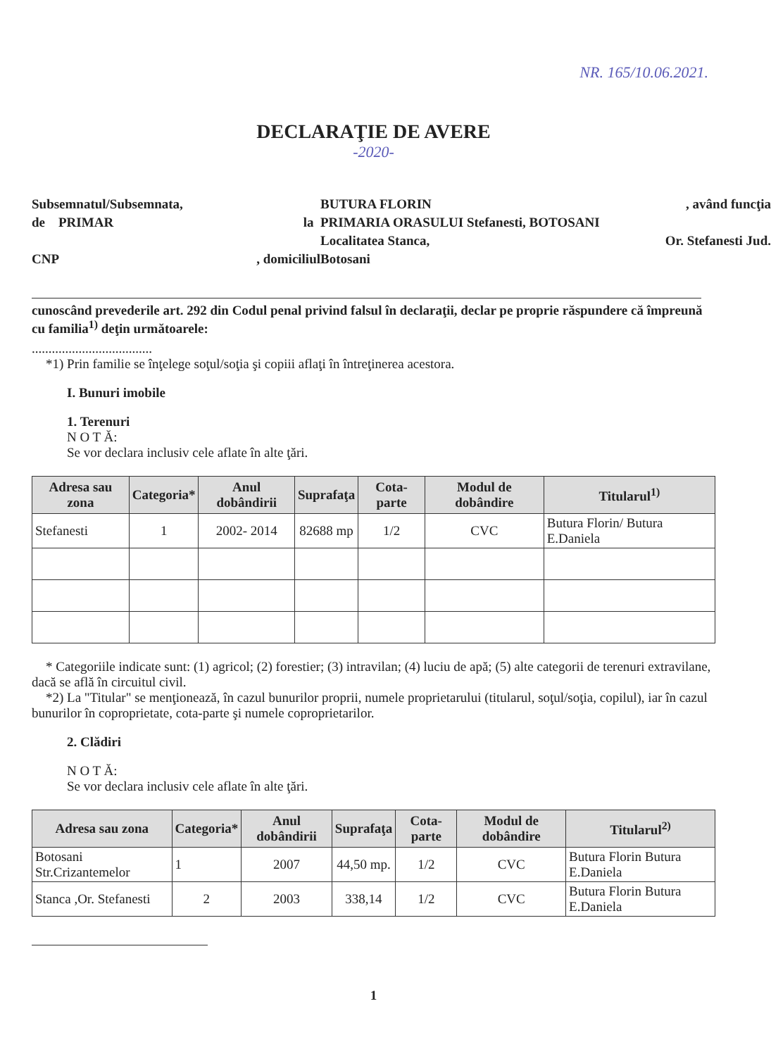NR. 165/10.06.2021.
DECLARAŢIE DE AVERE
-2020-
Subsemnatul/Subsemnata,
BUTURA FLORIN
, având funcţia
de PRIMAR
la
PRIMARIA ORASULUI Stefanesti, BOTOSANI
Localitatea Stanca,
Or. Stefanesti Jud.
CNP
, domiciliul
Botosani
cunoscând prevederile art. 292 din Codul penal privind falsul în declaraţii, declar pe proprie răspundere că împreună cu familia<sup>1)</sup> deţin următoarele:
....................................
*1) Prin familie se înţelege soţul/soţia şi copiii aflaţi în întreţinerea acestora.
I. Bunuri imobile
1. Terenuri
N O T Ă:
Se vor declara inclusiv cele aflate în alte ţări.
| Adresa sau zona | Categoria* | Anul dobândirii | Suprafaţa | Cota-parte | Modul de dobândire | Titularul<sup>1)</sup> |
| --- | --- | --- | --- | --- | --- | --- |
| Stefanesti | 1 | 2002- 2014 | 82688 mp | 1/2 | CVC | Butura Florin/ Butura E.Daniela |
* Categoriile indicate sunt: (1) agricol; (2) forestier; (3) intravilan; (4) luciu de apă; (5) alte categorii de terenuri extravilane, dacă se află în circuitul civil.
*2) La "Titular" se menţionează, în cazul bunurilor proprii, numele proprietarului (titularul, soţul/soţia, copilul), iar în cazul bunurilor în coproprietate, cota-parte şi numele coproprietarilor.
2. Clădiri
N O T Ă:
Se vor declara inclusiv cele aflate în alte ţări.
| Adresa sau zona | Categoria* | Anul dobândirii | Suprafaţa | Cota-parte | Modul de dobândire | Titularul<sup>2)</sup> |
| --- | --- | --- | --- | --- | --- | --- |
| Botosani Str.Crizantemelor | 1 | 2007 | 44,50 mp. | 1/2 | CVC | Butura Florin Butura E.Daniela |
| Stanca ,Or. Stefanesti | 2 | 2003 | 338,14 | 1/2 | CVC | Butura Florin Butura E.Daniela |
1